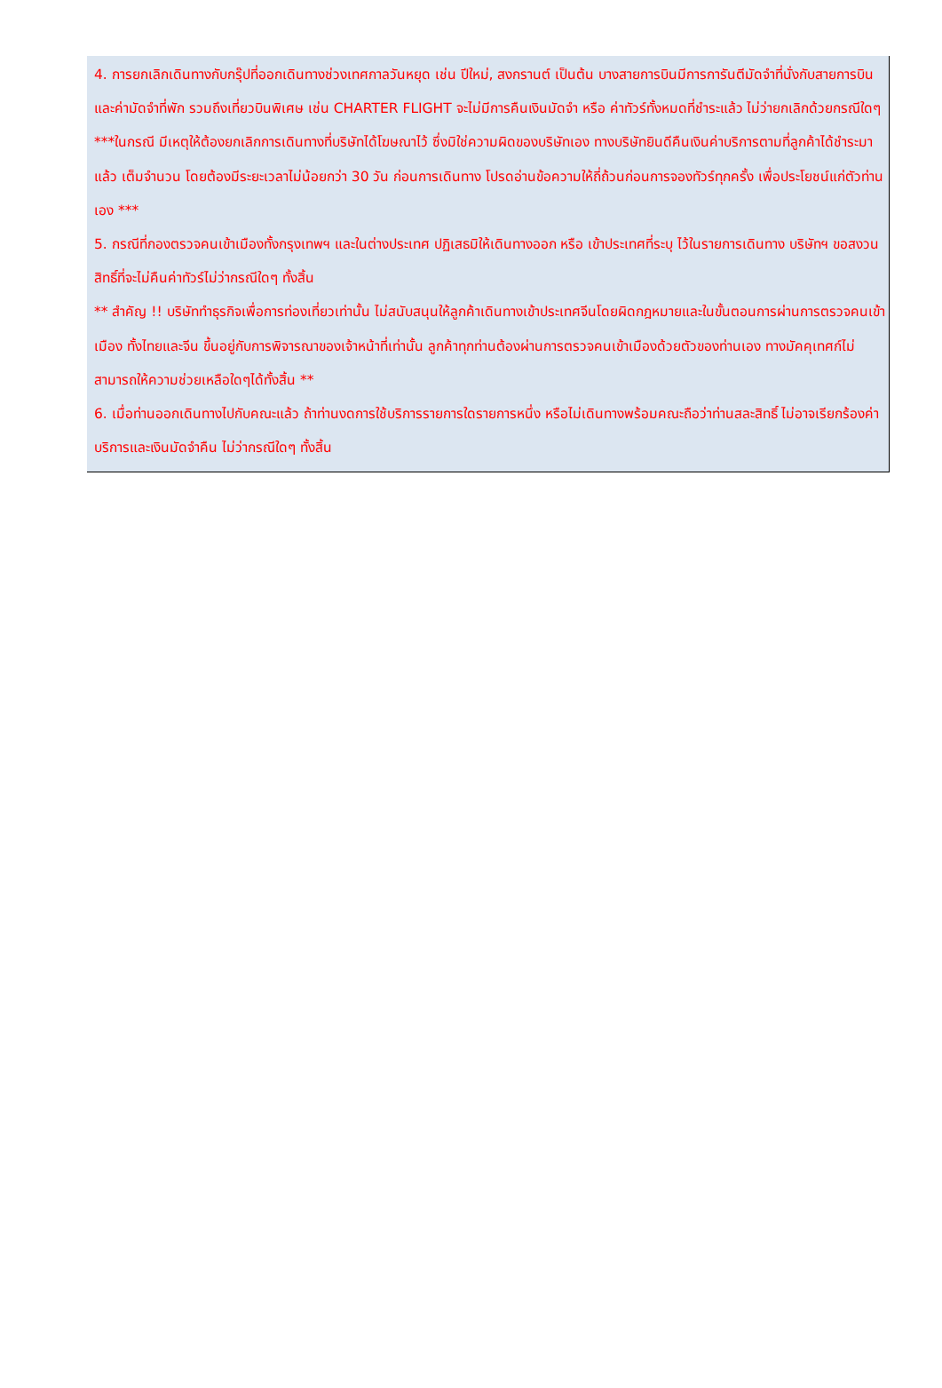| 4. การยกเลิกเดินทางกับกรุ๊ปที่ออกเดินทางช่วงเทศกาลวันหยุด เช่น ปีใหม่, สงกรานต์ เป็นต้น บางสายการบินมีการการันตีมัดจำที่นั่งกับสายการบินและค่ามัดจำที่พัก รวมถึงเที่ยวบินพิเศษ เช่น CHARTER FLIGHT จะไม่มีการคืนเงินมัดจำ หรือ ค่าทัวร์ทั้งหมดที่ชำระแล้ว ไม่ว่ายกเลิกด้วยกรณีใดๆ ***ในกรณี มีเหตุให้ต้องยกเลิกการเดินทางที่บริษัทได้โฆษณาไว้ ซึ่งมิใช่ความผิดของบริษัทเอง ทางบริษัทยินดีคืนเงินค่าบริการตามที่ลูกค้าได้ชำระมาแล้ว เต็มจำนวน โดยต้องมีระยะเวลาไม่น้อยกว่า 30 วัน ก่อนการเดินทาง โปรดอ่านข้อความให้ถี่ถ้วนก่อนการจองทัวร์ทุกครั้ง เพื่อประโยชน์แก่ตัวท่านเอง *** 5. กรณีที่กองตรวจคนเข้าเมืองทั้งกรุงเทพฯ และในต่างประเทศ ปฏิเสธมิให้เดินทางออก หรือ เข้าประเทศที่ระบุ ไว้ในรายการเดินทาง บริษัทฯ ขอสงวนสิทธิ์ที่จะไม่คืนค่าทัวร์ไม่ว่ากรณีใดๆ ทั้งสิ้น ** สำคัญ !! บริษัททำธุรกิจเพื่อการท่องเที่ยวเท่านั้น ไม่สนับสนุนให้ลูกค้าเดินทางเข้าประเทศจีนโดยผิดกฎหมายและในขั้นตอนการผ่านการตรวจคนเข้าเมือง ทั้งไทยและจีน ขึ้นอยู่กับการพิจารณาของเจ้าหน้าที่เท่านั้น ลูกค้าทุกท่านต้องผ่านการตรวจคนเข้าเมืองด้วยตัวของท่านเอง ทางมัคคุเทศก์ไม่สามารถให้ความช่วยเหลือใดๆได้ทั้งสิ้น ** 6. เมื่อท่านออกเดินทางไปกับคณะแล้ว ถ้าท่านงดการใช้บริการรายการใดรายการหนึ่ง หรือไม่เดินทางพร้อมคณะถือว่าท่านสละสิทธิ์ ไม่อาจเรียกร้องค่าบริการและเงินมัดจำคืน ไม่ว่ากรณีใดๆ ทั้งสิ้น |